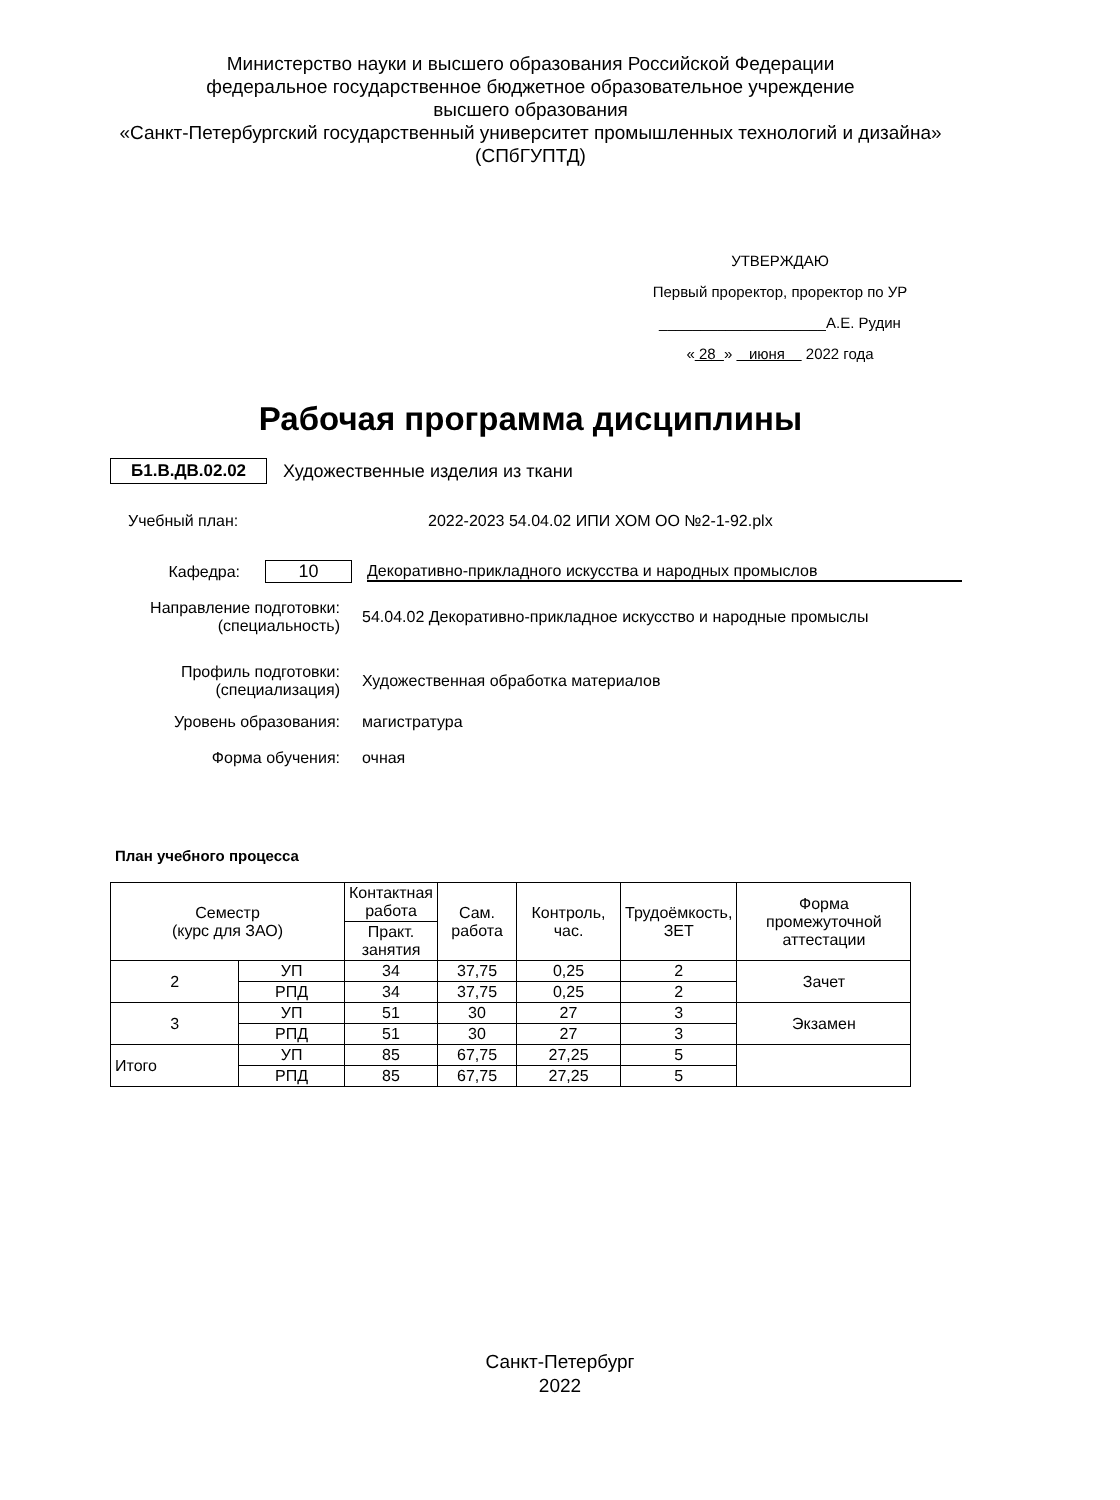Министерство науки и высшего образования Российской Федерации
федеральное государственное бюджетное образовательное учреждение
высшего образования
«Санкт-Петербургский государственный университет промышленных технологий и дизайна»
(СПбГУПТД)
УТВЕРЖДАЮ
Первый проректор, проректор по УР
____________________А.Е. Рудин
« 28 » июня 2022 года
Рабочая программа дисциплины
Б1.В.ДВ.02.02 Художественные изделия из ткани
Учебный план: 2022-2023 54.04.02 ИПИ ХОМ ОО №2-1-92.plx
Кафедра: 10 Декоративно-прикладного искусства и народных промыслов
Направление подготовки:
(специальность) 54.04.02 Декоративно-прикладное искусство и народные промыслы
Профиль подготовки:
(специализация) Художественная обработка материалов
Уровень образования: магистратура
Форма обучения: очная
План учебного процесса
| Семестр (курс для ЗАО) | | Контактная работа | Сам. работа | Контроль, час. | Трудоёмкость, ЗЕТ | Форма промежуточной аттестации |
| --- | --- | --- | --- | --- | --- | --- |
| | | Практ. занятия | | | | |
| 2 | УП | 34 | 37,75 | 0,25 | 2 | Зачет |
| | РПД | 34 | 37,75 | 0,25 | 2 | |
| 3 | УП | 51 | 30 | 27 | 3 | Экзамен |
| | РПД | 51 | 30 | 27 | 3 | |
| Итого | УП | 85 | 67,75 | 27,25 | 5 | |
| | РПД | 85 | 67,75 | 27,25 | 5 | |
Санкт-Петербург
2022